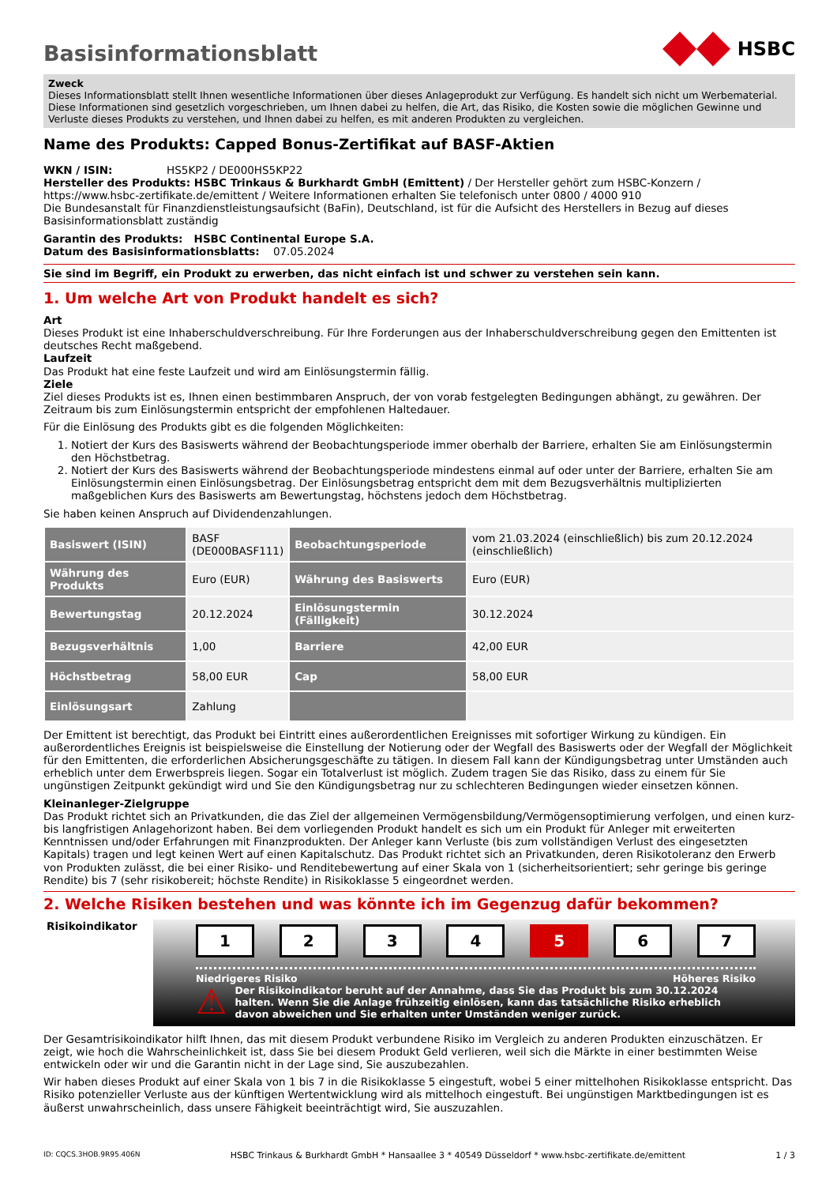Basisinformationsblatt
HSBC
Zweck
Dieses Informationsblatt stellt Ihnen wesentliche Informationen über dieses Anlageprodukt zur Verfügung. Es handelt sich nicht um Werbematerial. Diese Informationen sind gesetzlich vorgeschrieben, um Ihnen dabei zu helfen, die Art, das Risiko, die Kosten sowie die möglichen Gewinne und Verluste dieses Produkts zu verstehen, und Ihnen dabei zu helfen, es mit anderen Produkten zu vergleichen.
Name des Produkts: Capped Bonus-Zertifikat auf BASF-Aktien
WKN / ISIN: HS5KP2 / DE000HS5KP22
Hersteller des Produkts: HSBC Trinkaus & Burkhardt GmbH (Emittent) / Der Hersteller gehört zum HSBC-Konzern / https://www.hsbc-zertifikate.de/emittent / Weitere Informationen erhalten Sie telefonisch unter 0800 / 4000 910
Die Bundesanstalt für Finanzdienstleistungsaufsicht (BaFin), Deutschland, ist für die Aufsicht des Herstellers in Bezug auf dieses Basisinformationsblatt zuständig
Garantin des Produkts: HSBC Continental Europe S.A.
Datum des Basisinformationsblatts: 07.05.2024
Sie sind im Begriff, ein Produkt zu erwerben, das nicht einfach ist und schwer zu verstehen sein kann.
1. Um welche Art von Produkt handelt es sich?
Art
Dieses Produkt ist eine Inhaberschuldverschreibung. Für Ihre Forderungen aus der Inhaberschuldverschreibung gegen den Emittenten ist deutsches Recht maßgebend.
Laufzeit
Das Produkt hat eine feste Laufzeit und wird am Einlösungstermin fällig.
Ziele
Ziel dieses Produkts ist es, Ihnen einen bestimmbaren Anspruch, der von vorab festgelegten Bedingungen abhängt, zu gewähren. Der Zeitraum bis zum Einlösungstermin entspricht der empfohlenen Haltedauer.
Für die Einlösung des Produkts gibt es die folgenden Möglichkeiten:
1. Notiert der Kurs des Basiswerts während der Beobachtungsperiode immer oberhalb der Barriere, erhalten Sie am Einlösungstermin den Höchstbetrag.
2. Notiert der Kurs des Basiswerts während der Beobachtungsperiode mindestens einmal auf oder unter der Barriere, erhalten Sie am Einlösungstermin einen Einlösungsbetrag. Der Einlösungsbetrag entspricht dem mit dem Bezugsverhältnis multiplizierten maßgeblichen Kurs des Basiswerts am Bewertungstag, höchstens jedoch dem Höchstbetrag.
Sie haben keinen Anspruch auf Dividendenzahlungen.
| Basiswert (ISIN) | BASF (DE000BASF111) | Beobachtungsperiode | vom 21.03.2024 (einschließlich) bis zum 20.12.2024 (einschließlich) |
| Währung des Produkts | Euro (EUR) | Währung des Basis­werts | Euro (EUR) |
| Bewertungstag | 20.12.2024 | Einlösungstermin (Fälligkeit) | 30.12.2024 |
| Bezugsverhältnis | 1,00 | Barriere | 42,00 EUR |
| Höchstbetrag | 58,00 EUR | Cap | 58,00 EUR |
| Einlösungsart | Zahlung | | |
Der Emittent ist berechtigt, das Produkt bei Eintritt eines außerordentlichen Ereignisses mit sofortiger Wirkung zu kündigen. Ein außerordentliches Ereignis ist beispielsweise die Einstellung der Notierung oder der Wegfall des Basiswerts oder der Wegfall der Möglichkeit für den Emittenten, die erforderlichen Absicherungsgeschäfte zu tätigen. In diesem Fall kann der Kündigungsbetrag unter Umständen auch erheblich unter dem Erwerbspreis liegen. Sogar ein Totalverlust ist möglich. Zudem tragen Sie das Risiko, dass zu einem für Sie ungünstigen Zeitpunkt gekündigt wird und Sie den Kündigungsbetrag nur zu schlechteren Bedingungen wieder einsetzen können.
Kleinanleger-Zielgruppe
Das Produkt richtet sich an Privatkunden, die das Ziel der allgemeinen Vermögensbildung/Vermögensoptimierung verfolgen, und einen kurz- bis langfristigen Anlagehorizont haben. Bei dem vorliegenden Produkt handelt es sich um ein Produkt für Anleger mit erweiterten Kenntnissen und/oder Erfahrungen mit Finanzprodukten. Der Anleger kann Verluste (bis zum vollständigen Verlust des eingesetzten Kapitals) tragen und legt keinen Wert auf einen Kapitalschutz. Das Produkt richtet sich an Privatkunden, deren Risikotoleranz den Erwerb von Produkten zulässt, die bei einer Risiko- und Renditebewertung auf einer Skala von 1 (sicherheitsorientiert; sehr geringe bis geringe Rendite) bis 7 (sehr risikobereit; höchste Rendite) in Risikoklasse 5 eingeordnet werden.
2. Welche Risiken bestehen und was könnte ich im Gegenzug dafür bekommen?
Risikoindikator
1 2 3 4 5 6 7
Niedrigeres Risiko Höheres Risiko
⚠ Der Risikoindikator beruht auf der Annahme, dass Sie das Produkt bis zum 30.12.2024 halten. Wenn Sie die Anlage frühzeitig einlösen, kann das tatsächliche Risiko erheblich davon abweichen und Sie erhalten unter Umständen weniger zurück.
Der Gesamtrisikoindikator hilft Ihnen, das mit diesem Produkt verbundene Risiko im Vergleich zu anderen Produkten einzuschätzen. Er zeigt, wie hoch die Wahrscheinlichkeit ist, dass Sie bei diesem Produkt Geld verlieren, weil sich die Märkte in einer bestimmten Weise entwickeln oder wir und die Garantin nicht in der Lage sind, Sie auszubezahlen.
Wir haben dieses Produkt auf einer Skala von 1 bis 7 in die Risikoklasse 5 eingestuft, wobei 5 einer mittelhohen Risikoklasse entspricht. Das Risiko potenzieller Verluste aus der künftigen Wertentwicklung wird als mittelhoch eingestuft. Bei ungünstigen Marktbedingungen ist es äußerst unwahrscheinlich, dass unsere Fähigkeit beeinträchtigt wird, Sie auszuzahlen.
ID: CQCS.3HOB.9R95.406N HSBC Trinkaus & Burkhardt GmbH * Hansaallee 3 * 40549 Düsseldorf * www.hsbc-zertifikate.de/emittent 1 / 3